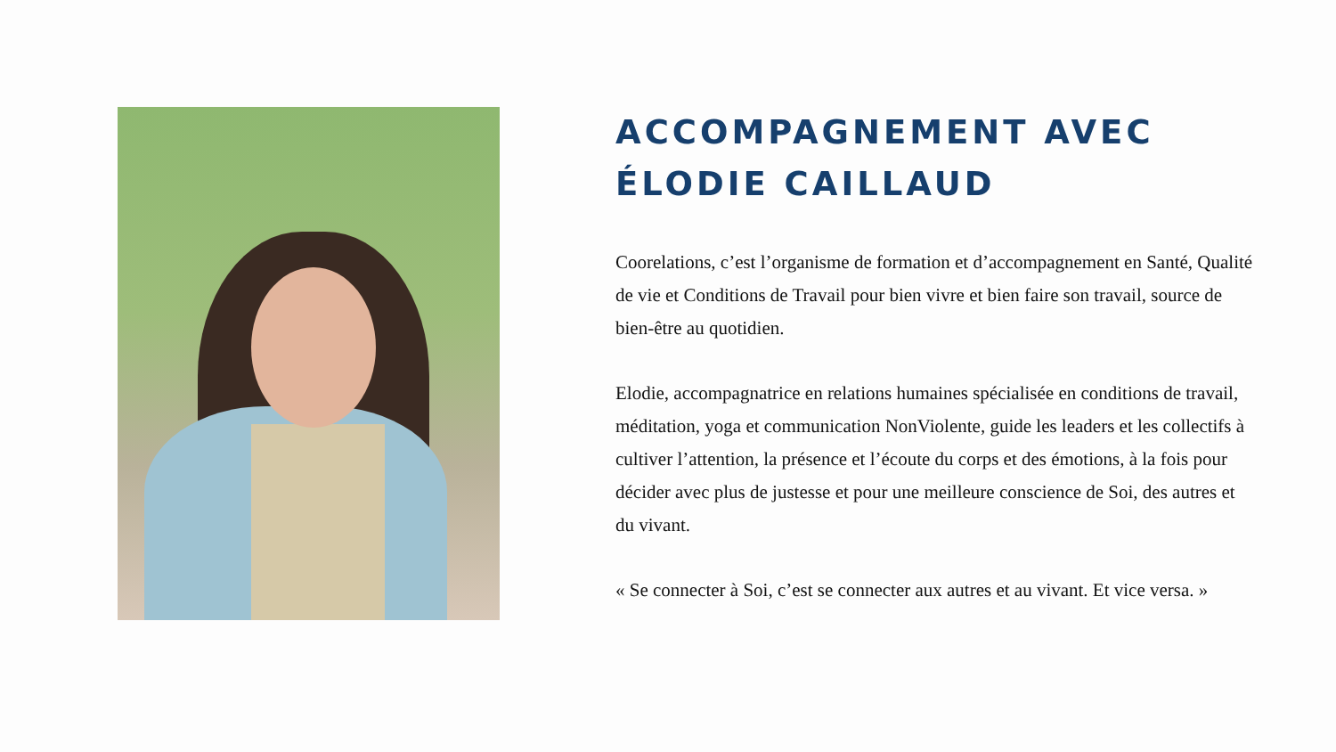ACCOMPAGNEMENT AVEC ÉLODIE CAILLAUD
Coorelations, c’est l’organisme de formation et d’accompagnement en Santé, Qualité de vie et Conditions de Travail pour bien vivre et bien faire son travail, source de bien-être au quotidien.
Elodie, accompagnatrice en relations humaines spécialisée en conditions de travail, méditation, yoga et communication NonViolente, guide les leaders et les collectifs à cultiver l’attention, la présence et l’écoute du corps et des émotions, à la fois pour décider avec plus de justesse et pour une meilleure conscience de Soi, des autres et du vivant.
« Se connecter à Soi, c’est se connecter aux autres et au vivant. Et vice versa. »